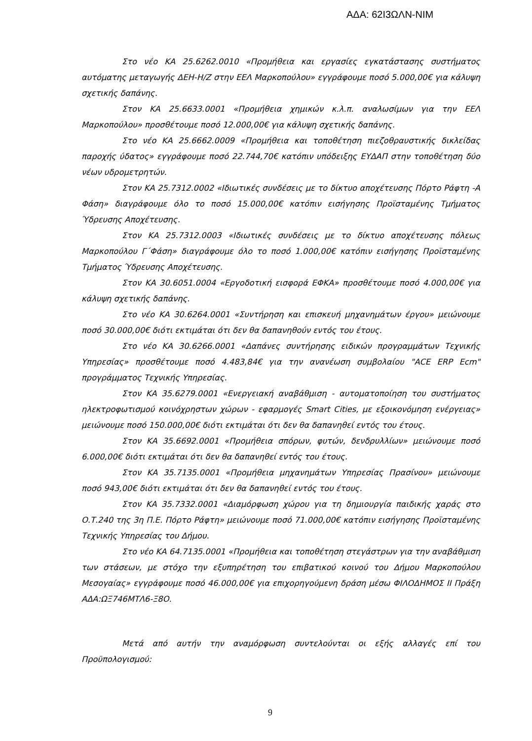ΑΔΑ: 62Ι3ΩΛΝ-ΝΙΜ
Στο νέο ΚΑ 25.6262.0010 «Προμήθεια και εργασίες εγκατάστασης συστήματος αυτόματης μεταγωγής ΔΕΗ-Η/Ζ στην ΕΕΛ Μαρκοπούλου» εγγράφουμε ποσό 5.000,00€ για κάλυψη σχετικής δαπάνης.
Στον ΚΑ 25.6633.0001 «Προμήθεια χημικών κ.λ.π. αναλωσίμων για την ΕΕΛ Μαρκοπούλου» προσθέτουμε ποσό 12.000,00€ για κάλυψη σχετικής δαπάνης.
Στο νέο ΚΑ 25.6662.0009 «Προμήθεια και τοποθέτηση πιεζοθραυστικής δικλείδας παροχής ύδατος» εγγράφουμε ποσό 22.744,70€ κατόπιν υπόδειξης ΕΥΔΑΠ στην τοποθέτηση δύο νέων υδρομετρητών.
Στον ΚΑ 25.7312.0002 «Ιδιωτικές συνδέσεις με το δίκτυο αποχέτευσης Πόρτο Ράφτη -Α Φάση» διαγράφουμε όλο το ποσό 15.000,00€ κατόπιν εισήγησης Προϊσταμένης Τμήματος Ύδρευσης Αποχέτευσης.
Στον ΚΑ 25.7312.0003 «Ιδιωτικές συνδέσεις με το δίκτυο αποχέτευσης πόλεως Μαρκοπούλου Γ΄Φάση» διαγράφουμε όλο το ποσό 1.000,00€ κατόπιν εισήγησης Προϊσταμένης Τμήματος Ύδρευσης Αποχέτευσης.
Στον ΚΑ 30.6051.0004 «Εργοδοτική εισφορά ΕΦΚΑ» προσθέτουμε ποσό 4.000,00€ για κάλυψη σχετικής δαπάνης.
Στο νέο ΚΑ 30.6264.0001 «Συντήρηση και επισκευή μηχανημάτων έργου» μειώνουμε ποσό 30.000,00€ διότι εκτιμάται ότι δεν θα δαπανηθούν εντός του έτους.
Στο νέο ΚΑ 30.6266.0001 «Δαπάνες συντήρησης ειδικών προγραμμάτων Τεχνικής Υπηρεσίας» προσθέτουμε ποσό 4.483,84€ για την ανανέωση συμβολαίου "ACE ERP Ecm" προγράμματος Τεχνικής Υπηρεσίας.
Στον ΚΑ 35.6279.0001 «Ενεργειακή αναβάθμιση - αυτοματοποίηση του συστήματος ηλεκτροφωτισμού κοινόχρηστων χώρων - εφαρμογές Smart Cities, με εξοικονόμηση ενέργειας» μειώνουμε ποσό 150.000,00€ διότι εκτιμάται ότι δεν θα δαπανηθεί εντός του έτους.
Στον ΚΑ 35.6692.0001 «Προμήθεια σπόρων, φυτών, δενδρυλλίων» μειώνουμε ποσό 6.000,00€ διότι εκτιμάται ότι δεν θα δαπανηθεί εντός του έτους.
Στον ΚΑ 35.7135.0001 «Προμήθεια μηχανημάτων Υπηρεσίας Πρασίνου» μειώνουμε ποσό 943,00€ διότι εκτιμάται ότι δεν θα δαπανηθεί εντός του έτους.
Στον ΚΑ 35.7332.0001 «Διαμόρφωση χώρου για τη δημιουργία παιδικής χαράς στο Ο.Τ.240 της 3η Π.Ε. Πόρτο Ράφτη» μειώνουμε ποσό 71.000,00€ κατόπιν εισήγησης Προϊσταμένης Τεχνικής Υπηρεσίας του Δήμου.
Στο νέο ΚΑ 64.7135.0001 «Προμήθεια και τοποθέτηση στεγάστρων για την αναβάθμιση των στάσεων, με στόχο την εξυπηρέτηση του επιβατικού κοινού του Δήμου Μαρκοπούλου Μεσογαίας» εγγράφουμε ποσό 46.000,00€ για επιχορηγούμενη δράση μέσω ΦΙΛΟΔΗΜΟΣ ΙΙ Πράξη ΑΔΑ:ΩΞ746ΜΤΛ6-Ξ8Ο.
Μετά από αυτήν την αναμόρφωση συντελούνται οι εξής αλλαγές επί του Προϋπολογισμού:
9